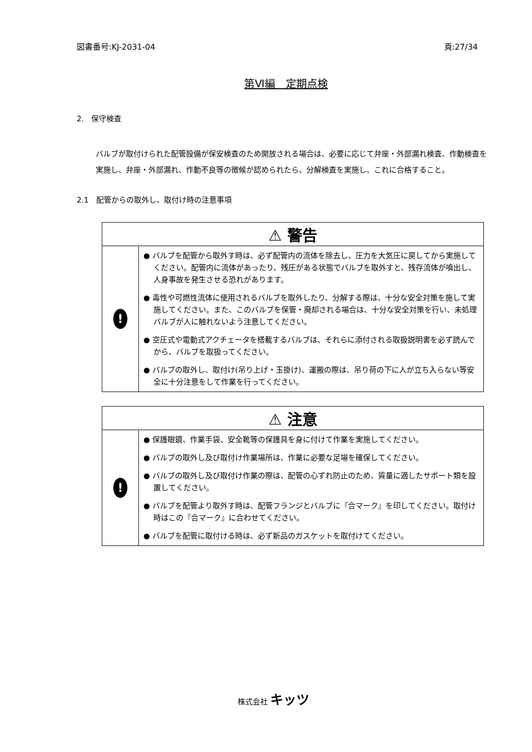図書番号:KJ-2031-04 頁:27/34
第Ⅵ編　定期点検
2.　保守検査
バルブが取付けられた配管設備が保安検査のため開放される場合は、必要に応じて弁座・外部漏れ検査、作動検査を実施し、弁座・外部漏れ、作動不良等の徴候が認められたら、分解検査を実施し、これに合格すること。
2.1　配管からの取外し、取付け時の注意事項
| ⚠ 警告 | |
| --- | --- |
| ! | ● バルブを配管から取外す時は、必ず配管内の流体を除去し、圧力を大気圧に戻してから実施してください。配管内に流体があったり、残圧がある状態でバルブを取外すと、残存流体が噴出し、人身事故を発生させる恐れがあります。 ● 毒性や可燃性流体に使用されるバルブを取外したり、分解する際は、十分な安全対策を施して実施してください。また、このバルブを保管・廃却される場合は、十分な安全対策を行い、未処理バルブが人に触れないよう注意してください。 ● 空圧式や電動式アクチェータを搭載するバルブは、それらに添付される取扱説明書を必ず読んでから、バルブを取扱ってください。 ● バルブの取外し、取付け(吊り上げ・玉掛け)、運搬の際は、吊り荷の下に人が立ち入らない等安全に十分注意をして作業を行ってください。 |
| ⚠ 注意 | |
| --- | --- |
| ! | ● 保護眼鏡、作業手袋、安全靴等の保護具を身に付けて作業を実施してください。 ● バルブの取外し及び取付け作業場所は、作業に必要な足場を確保してください。 ● バルブの取外し及び取付け作業の際は、配管の心ずれ防止のため、質量に適したサポート類を設置してください。 ● バルブを配管より取外す時は、配管フランジとバルブに『合マーク』を印してください。取付け時はこの『合マーク』に合わせてください。 ● バルブを配管に取付ける時は、必ず新品のガスケットを取付けてください。 |
株式会社 キッツ